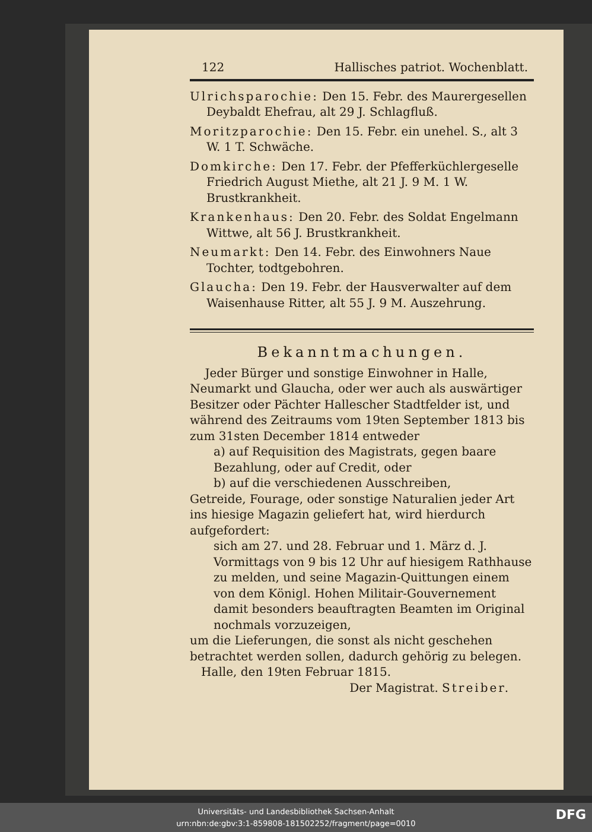122 Hallisches patriot. Wochenblatt.
Ulrichsparochie: Den 15. Febr. des Maurergesellen Deybaldt Ehefrau, alt 29 J. Schlagfluß.
Moritzparochie: Den 15. Febr. ein unehel. S., alt 3 W. 1 T. Schwäche.
Domkirche: Den 17. Febr. der Pfefferküchlergeselle Friedrich August Miethe, alt 21 J. 9 M. 1 W. Brustkrankheit.
Krankenhaus: Den 20. Febr. des Soldat Engelmann Wittwe, alt 56 J. Brustkrankheit.
Neumarkt: Den 14. Febr. des Einwohners Naue Tochter, todtgebohren.
Glaucha: Den 19. Febr. der Hausverwalter auf dem Waisenhause Ritter, alt 55 J. 9 M. Auszehrung.
Bekanntmachungen.
Jeder Bürger und sonstige Einwohner in Halle, Neumarkt und Glaucha, oder wer auch als auswärtiger Besitzer oder Pächter Hallescher Stadtfelder ist, und während des Zeitraums vom 19ten September 1813 bis zum 31sten December 1814 entweder
a) auf Requisition des Magistrats, gegen baare Bezahlung, oder auf Credit, oder
b) auf die verschiedenen Ausschreiben,
Getreide, Fourage, oder sonstige Naturalien jeder Art ins hiesige Magazin geliefert hat, wird hierdurch aufgefordert:
sich am 27. und 28. Februar und 1. März d. J. Vormittags von 9 bis 12 Uhr auf hiesigem Rathhause zu melden, und seine Magazin-Quittungen einem von dem Königl. Hohen Militair-Gouvernement damit besonders beauftragten Beamten im Original nochmals vorzuzeigen,
um die Lieferungen, die sonst als nicht geschehen betrachtet werden sollen, dadurch gehörig zu belegen.
Halle, den 19ten Februar 1815.
Der Magistrat. Streiber.
Universitäts- und Landesbibliothek Sachsen-Anhalt
urn:nbn:de:gbv:3:1-859808-181502252/fragment/page=0010
DFG